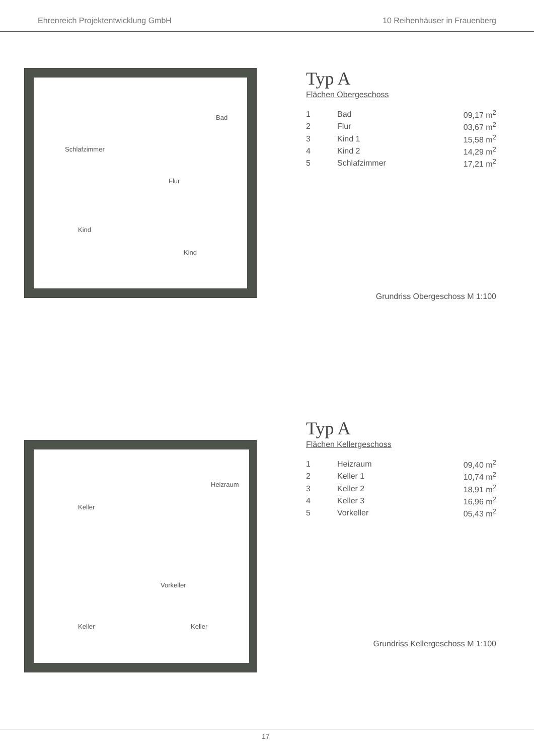Ehrenreich Projektentwicklung GmbH 10 Reihenhäuser in Frauenberg
Bad
Schlafzimmer
Flur
Kind
Kind
Typ A
Flächen Obergeschoss
| 1 | Bad | 09,17 m<sup>2</sup> |
| 2 | Flur | 03,67 m<sup>2</sup> |
| 3 | Kind 1 | 15,58 m<sup>2</sup> |
| 4 | Kind 2 | 14,29 m<sup>2</sup> |
| 5 | Schlafzimmer | 17,21 m<sup>2</sup> |
Grundriss Obergeschoss M 1:100
Heizraum
Keller
Vorkeller
Keller Keller
Typ A
Flächen Kellergeschoss
| 1 | Heizraum | 09,40 m<sup>2</sup> |
| 2 | Keller 1 | 10,74 m<sup>2</sup> |
| 3 | Keller 2 | 18,91 m<sup>2</sup> |
| 4 | Keller 3 | 16,96 m<sup>2</sup> |
| 5 | Vorkeller | 05,43 m<sup>2</sup> |
Grundriss Kellergeschoss M 1:100
17